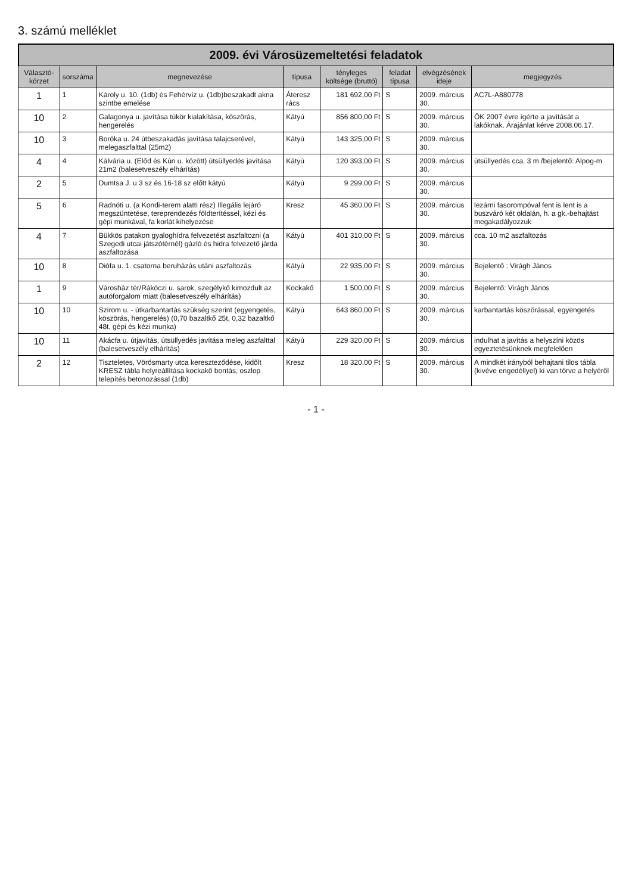3. számú melléklet
2009. évi Városüzemeltetési feladatok
| Választó-körzet | sorszáma | megnevezése | típusa | tényleges költsége (bruttó) | feladat típusa | elvégzésének ideje | megjegyzés |
| --- | --- | --- | --- | --- | --- | --- | --- |
| 1 | 1 | Károly u. 10. (1db) és Fehérvíz u. (1db)beszakadt akna szintbe emelése | Áteresz rács | 181 692,00 Ft | S | 2009. március 30. | AC7L-A880778 |
| 10 | 2 | Galagonya u. javítása tükör kialakítása, köszörás, hengerelés | Kátyú | 856 800,00 Ft | S | 2009. március 30. | ÖK 2007 évre ígérte a javítását a lakóknak. Árajánlat kérve 2008.06.17. |
| 10 | 3 | Boróka u. 24 útbeszakadás javítása talajcserével, melegaszfalttal (25m2) | Kátyú | 143 325,00 Ft | S | 2009. március 30. | |
| 4 | 4 | Kálvária u. (Előd és Kún u. között) útsüllyedés javítása 21m2 (balesetveszély elhárítás) | Kátyú | 120 393,00 Ft | S | 2009. március 30. | útsüllyedés cca. 3 m /bejelentő: Alpog-m |
| 2 | 5 | Dumtsa J. u 3 sz és 16-18 sz előtt kátyú | Kátyú | 9 299,00 Ft | S | 2009. március 30. | |
| 5 | 6 | Radnóti u. (a Kondi-terem alatti rész) Illegális lejáró megszüntetése, tereprendezés földterítéssel, kézi és gépi munkával, fa korlát kihelyezése | Kresz | 45 360,00 Ft | S | 2009. március 30. | lezárni fasorompóval fent is lent is a buszváró két oldalán, h. a gk.-behajtást megakadályozzuk |
| 4 | 7 | Bükkös patakon gyaloghídra felvezetést aszfaltozni (a Szegedi utcai játszótérnél) gázló és hidra felvezető járda aszfaltozása | Kátyú | 401 310,00 Ft | S | 2009. március 30. | cca. 10 m2 aszfaltozás |
| 10 | 8 | Diófa u. 1. csatorna beruházás utáni aszfaltozás | Kátyú | 22 935,00 Ft | S | 2009. március 30. | Bejelentő : Virágh János |
| 1 | 9 | Városház tér/Rákóczi u. sarok, szegélykő kimozdult az autóforgalom miatt (balesetveszély elhárítás) | Kockakő | 1 500,00 Ft | S | 2009. március 30. | Bejelentő: Virágh János |
| 10 | 10 | Szirom u. - útkarbantartás szükség szerint (egyengetés, köszörás, hengerelés) (0,70 bazaltkő 25t, 0,32 bazaltkő 48t, gépi és kézi munka) | Kátyú | 643 860,00 Ft | S | 2009. március 30. | karbantartás köszörással, egyengetés |
| 10 | 11 | Akácfa u. útjavítás, útsüllyedés javítása meleg aszfalttal (balesetveszély elhárítás) | Kátyú | 229 320,00 Ft | S | 2009. március 30. | indulhat a javítás a helyszíni közös egyeztetésünknek megfelelően |
| 2 | 12 | Tiszteletes, Vörösmarty utca kereszteződése, kidőlt KRESZ tábla helyreállítása kockakő bontás, oszlop telepítés betonozással (1db) | Kresz | 18 320,00 Ft | S | 2009. március 30. | A mindkét irányból behajtani tilos tábla (kivéve engedéllyel) ki van törve a helyéről |
- 1 -